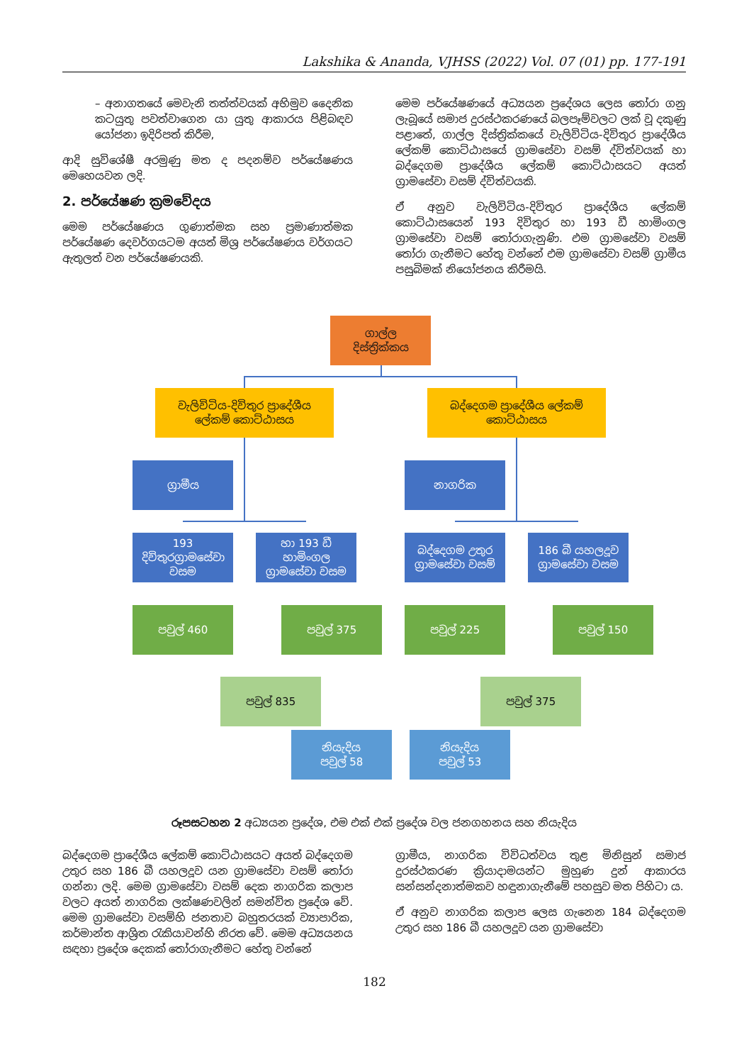Lakshika & Ananda, VJHSS (2022) Vol. 07 (01) pp. 177-191
– අනාගතයේ මෙවැනි තත්ත්වයක් අභිමුව දෛනික කටයුතු පවත්වාගෙන යා යුතු ආකාරය පිළිබඳව යෝජනා ඉදිරිපත් කිරීම,
ආදි සුවිශේෂී අරමුණු මත ද පදනම්ව පර්යේෂණය මෙහෙයවන ලදි.
2. පර්යේෂණ ක්‍රමවේදය
මෙම පර්යේෂණය ගුණාත්මක සහ ප්‍රමාණාත්මක පර්යේෂණ දෙවර්ගයටම අයත් මිශ්‍ර පර්යේෂණය වර්ගයට ඇතුලත් වන පර්යේෂණයකි.
මෙම පර්යේෂණයේ අධ්‍යයන ප්‍රදේශය ලෙස තෝරා ගනු ලැබූයේ සමාජ දුරස්ථකරණයේ බලපෑම්වලට ලක් වූ දකුණු පළාතේ, ගාල්ල දිස්ත්‍රික්කයේ වැලිවිටිය-දිවිතුර ප්‍රාදේශීය ලේකම් කොට්ඨාසයේ ග්‍රාමසේවා වසම් ද්විත්වයක් හා බද්දෙගම ප්‍රාදේශීය ලේකම් කොට්ඨාසයට අයත් ග්‍රාමසේවා වසම් ද්විත්වයකි.
ඒ අනුව වැලිවිටිය-දිවිතුර ප්‍රාදේශීය ලේකම් කොට්ඨාසයෙන් 193 දිවිතුර හා 193 ඩී හාමිංගල ග්‍රාමසේවා වසම් තෝරාගැනුණි. එම ග්‍රාමසේවා වසම් තෝරා ගැනීමට හේතු වන්නේ එම ග්‍රාමසේවා වසම් ග්‍රාමීය පසුබිමක් නියෝජනය කිරීමයි.
ගාල්ල
දිස්ත්‍රික්කය
වැලිවිටිය-දිවිතුර ප්‍රාදේශීය
ලේකම් කොට්ඨාසය
බද්දෙගම ප්‍රාදේශීය ලේකම්
කොට්ඨාසය
ග්‍රාමීය නාගරික
193
දිවිතුරග්‍රාමසේවා
වසම
හා 193 ඩී
හාමිංගල
ග්‍රාමසේවා වසම
බද්දෙගම උතුර
ග්‍රාමසේවා වසම්
186 බී යහලදූව
ග්‍රාමසේවා වසම
පවුල් 460 පවුල් 375 පවුල් 225 පවුල් 150
පවුල් 835 පවුල් 375
නියැදිය
පවුල් 58
නියැදිය
පවුල් 53
රූපසටහන 2 අධ්‍යයන ප්‍රදේශ, එම එක් එක් ප්‍රදේශ වල ජනගහනය සහ නියැදිය
බද්දෙගම ප්‍රාදේශීය ලේකම් කොට්ඨාසයට අයත් බද්දෙගම උතුර සහ 186 බී යහලදූව යන ග්‍රාමසේවා වසම් තෝරා ගන්නා ලදි. මෙම ග්‍රාමසේවා වසම් දෙක නාගරික කලාප වලට අයත් නාගරික ලක්ෂණවලින් සමන්විත ප්‍රදේශ වේ. මෙම ග්‍රාමසේවා වසම්හි ජනතාව බහුතරයක් ව්‍යාපාරික, කර්මාන්ත ආශ්‍රිත රැකියාවන්හි නිරත වේ. මෙම අධ්‍යයනය සඳහා ප්‍රදේශ දෙකක් තෝරාගැනීමට හේතු වන්නේ
ග්‍රාමීය, නාගරික විවිධත්වය තුළ මිනිසුන් සමාජ දුරස්ථකරණ ක්‍රියාදාමයන්ට මුහුණ දුන් ආකාරය සන්සන්දනාත්මකව හඳුනාගැනීමේ පහසුව මත පිහිටා ය.
ඒ අනුව නාගරික කලාප ලෙස ගැනෙන 184 බද්දෙගම උතුර සහ 186 බී යහලදූව යන ග්‍රාමසේවා
182